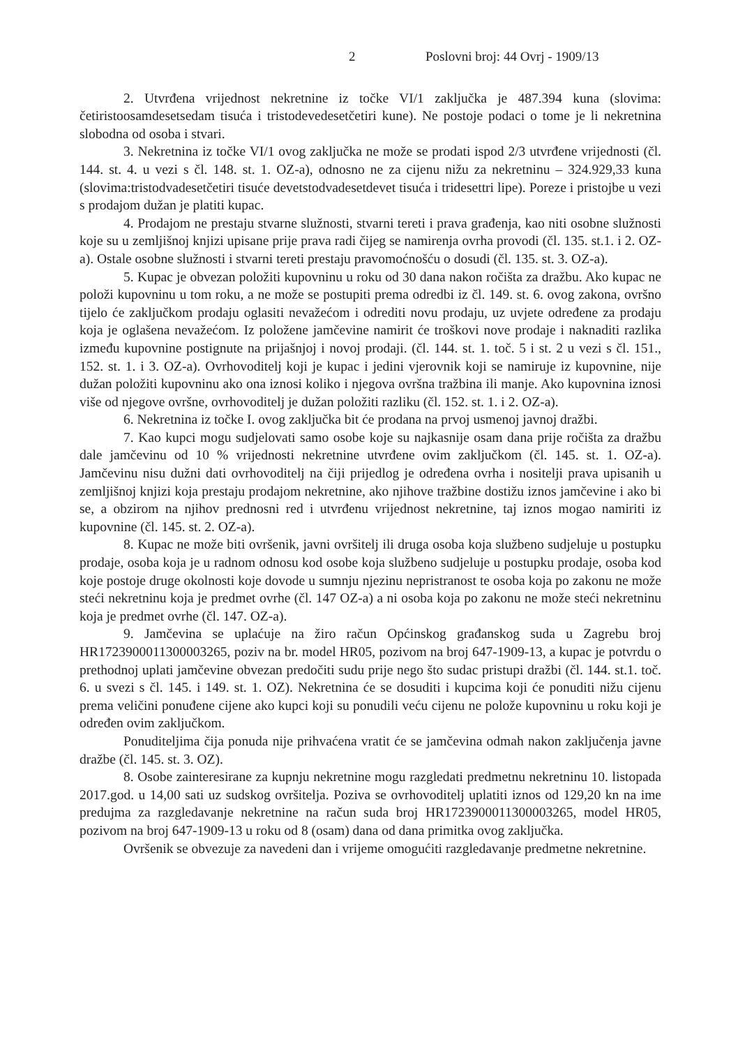2 Poslovni broj: 44 Ovrj - 1909/13
2. Utvrđena vrijednost nekretnine iz točke VI/1 zaključka je 487.394 kuna (slovima: četiristoosamdesetsedam tisuća i tristodevedesetčetiri kune). Ne postoje podaci o tome je li nekretnina slobodna od osoba i stvari.
3. Nekretnina iz točke VI/1 ovog zaključka ne može se prodati ispod 2/3 utvrđene vrijednosti (čl. 144. st. 4. u vezi s čl. 148. st. 1. OZ-a), odnosno ne za cijenu nižu za nekretninu – 324.929,33 kuna (slovima:tristodvadesetčetiri tisuće devetstodvadesetdevet tisuća i tridesettri lipe). Poreze i pristojbe u vezi s prodajom dužan je platiti kupac.
4. Prodajom ne prestaju stvarne služnosti, stvarni tereti i prava građenja, kao niti osobne služnosti koje su u zemljišnoj knjizi upisane prije prava radi čijeg se namirenja ovrha provodi (čl. 135. st.1. i 2. OZ-a). Ostale osobne služnosti i stvarni tereti prestaju pravomoćnošću o dosudi (čl. 135. st. 3. OZ-a).
5. Kupac je obvezan položiti kupovninu u roku od 30 dana nakon ročišta za dražbu. Ako kupac ne položi kupovninu u tom roku, a ne može se postupiti prema odredbi iz čl. 149. st. 6. ovog zakona, ovršno tijelo će zaključkom prodaju oglasiti nevažećom i odrediti novu prodaju, uz uvjete određene za prodaju koja je oglašena nevažećom. Iz položene jamčevine namirit će troškovi nove prodaje i naknaditi razlika između kupovnine postignute na prijašnjoj i novoj prodaji. (čl. 144. st. 1. toč. 5 i st. 2 u vezi s čl. 151., 152. st. 1. i 3. OZ-a). Ovrhovoditelj koji je kupac i jedini vjerovnik koji se namiruje iz kupovnine, nije dužan položiti kupovninu ako ona iznosi koliko i njegova ovršna tražbina ili manje. Ako kupovnina iznosi više od njegove ovršne, ovrhovoditelj je dužan položiti razliku (čl. 152. st. 1. i 2. OZ-a).
6. Nekretnina iz točke I. ovog zaključka bit će prodana na prvoj usmenoj javnoj dražbi.
7. Kao kupci mogu sudjelovati samo osobe koje su najkasnije osam dana prije ročišta za dražbu dale jamčevinu od 10 % vrijednosti nekretnine utvrđene ovim zaključkom (čl. 145. st. 1. OZ-a). Jamčevinu nisu dužni dati ovrhovoditelj na čiji prijedlog je određena ovrha i nositelji prava upisanih u zemljišnoj knjizi koja prestaju prodajom nekretnine, ako njihove tražbine dostižu iznos jamčevine i ako bi se, a obzirom na njihov prednosni red i utvrđenu vrijednost nekretnine, taj iznos mogao namiriti iz kupovnine (čl. 145. st. 2. OZ-a).
8. Kupac ne može biti ovršenik, javni ovršitelj ili druga osoba koja službeno sudjeluje u postupku prodaje, osoba koja je u radnom odnosu kod osobe koja službeno sudjeluje u postupku prodaje, osoba kod koje postoje druge okolnosti koje dovode u sumnju njezinu nepristranost te osoba koja po zakonu ne može steći nekretninu koja je predmet ovrhe (čl. 147 OZ-a) a ni osoba koja po zakonu ne može steći nekretninu koja je predmet ovrhe (čl. 147. OZ-a).
9. Jamčevina se uplaćuje na žiro račun Općinskog građanskog suda u Zagrebu broj HR1723900011300003265, poziv na br. model HR05, pozivom na broj 647-1909-13, a kupac je potvrdu o prethodnoj uplati jamčevine obvezan predočiti sudu prije nego što sudac pristupi dražbi (čl. 144. st.1. toč. 6. u svezi s čl. 145. i 149. st. 1. OZ). Nekretnina će se dosuditi i kupcima koji će ponuditi nižu cijenu prema veličini ponuđene cijene ako kupci koji su ponudili veću cijenu ne polože kupovninu u roku koji je određen ovim zaključkom.
Ponuditeljima čija ponuda nije prihvaćena vratit će se jamčevina odmah nakon zaključenja javne dražbe (čl. 145. st. 3. OZ).
8. Osobe zainteresirane za kupnju nekretnine mogu razgledati predmetnu nekretninu 10. listopada 2017.god. u 14,00 sati uz sudskog ovršitelja. Poziva se ovrhovoditelj uplatiti iznos od 129,20 kn na ime predujma za razgledavanje nekretnine na račun suda broj HR1723900011300003265, model HR05, pozivom na broj 647-1909-13 u roku od 8 (osam) dana od dana primitka ovog zaključka.
Ovršenik se obvezuje za navedeni dan i vrijeme omogućiti razgledavanje predmetne nekretnine.